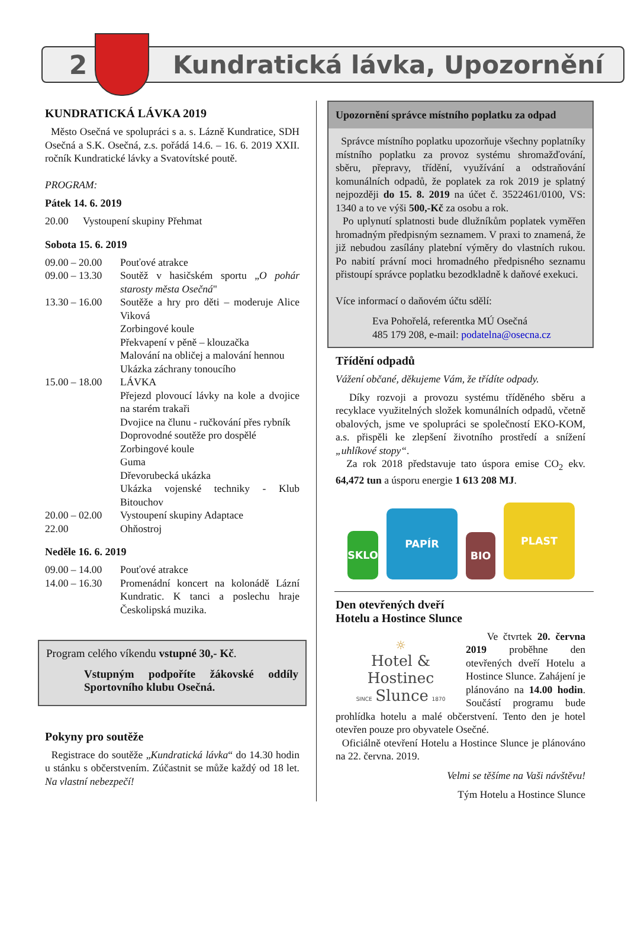2 Kundratická lávka, Upozornění
KUNDRATICKÁ LÁVKA 2019
Město Osečná ve spolupráci s a. s. Lázně Kundratice, SDH Osečná a S.K. Osečná, z.s. pořádá 14.6. – 16. 6. 2019 XXII. ročník Kundratické lávky a Svatovítské poutě.
PROGRAM:
Pátek 14. 6. 2019
20.00 Vystoupení skupiny Přehmat
Sobota 15. 6. 2019
09.00 – 20.00 Pouťové atrakce
09.00 – 13.30 Soutěž v hasičském sportu „O pohár starosty města Osečná"
13.30 – 16.00 Soutěže a hry pro děti – moderuje Alice Viková
Zorbingové koule
Překvapení v pěně – klouzačka
Malování na obličej a malování hennou
Ukázka záchrany tonoucího
15.00 – 18.00 LÁVKA
Přejezd plovoucí lávky na kole a dvojice na starém trakaři
Dvojice na člunu - ručkování přes rybník
Doprovodné soutěže pro dospělé
Zorbingové koule
Guma
Dřevorubecká ukázka
Ukázka vojenské techniky - Klub Bitouchov
20.00 – 02.00 Vystoupení skupiny Adaptace
22.00 Ohňostroj
Neděle 16. 6. 2019
09.00 – 14.00 Pouťové atrakce
14.00 – 16.30 Promenádní koncert na kolonádě Lázní Kundratic. K tanci a poslechu hraje Českolipská muzika.
Program celého víkendu vstupné 30,- Kč.
Vstupným podpoříte žákovské oddíly Sportovního klubu Osečná.
Pokyny pro soutěže
Registrace do soutěže „Kundratická lávka“ do 14.30 hodin u stánku s občerstvením. Zúčastnit se může každý od 18 let. Na vlastní nebezpečí!
Upozornění správce místního poplatku za odpad
Správce místního poplatku upozorňuje všechny poplatníky místního poplatku za provoz systému shromažďování, sběru, přepravy, třídění, využívání a odstraňování komunálních odpadů, že poplatek za rok 2019 je splatný nejpozději do 15. 8. 2019 na účet č. 3522461/0100, VS: 1340 a to ve výši 500,-Kč za osobu a rok.
Po uplynutí splatnosti bude dlužníkům poplatek vyměřen hromadným předpisným seznamem. V praxi to znamená, že již nebudou zasílány platební výměry do vlastních rukou. Po nabití právní moci hromadného předpisného seznamu přistoupí správce poplatku bezodkladně k daňové exekuci.
Více informací o daňovém účtu sdělí:
Eva Pohořelá, referentka MÚ Osečná
485 179 208, e-mail: podatelna@osecna.cz
Třídění odpadů
Vážení občané, děkujeme Vám, že třídíte odpady.
Díky rozvoji a provozu systému tříděného sběru a recyklace využitelných složek komunálních odpadů, včetně obalových, jsme ve spolupráci se společností EKO-KOM, a.s. přispěli ke zlepšení životního prostředí a snížení „uhlíkové stopy“.
Za rok 2018 představuje tato úspora emise CO<sub>2</sub> ekv. 64,472 tun a úsporu energie 1 613 208 MJ.
SKLO
PAPÍR
BIO
PLAST
Den otevřených dveří
Hotelu a Hostince Slunce
☼
Hotel & Hostinec
SINCE Slunce 1870
Ve čtvrtek 20. června 2019 proběhne den otevřených dveří Hotelu a Hostince Slunce. Zahájení je plánováno na 14.00 hodin. Součástí programu bude prohlídka hotelu a malé občerstvení. Tento den je hotel otevřen pouze pro obyvatele Osečné.
Oficiálně otevření Hotelu a Hostince Slunce je plánováno na 22. června. 2019.
Velmi se těšíme na Vaši návštěvu!
Tým Hotelu a Hostince Slunce